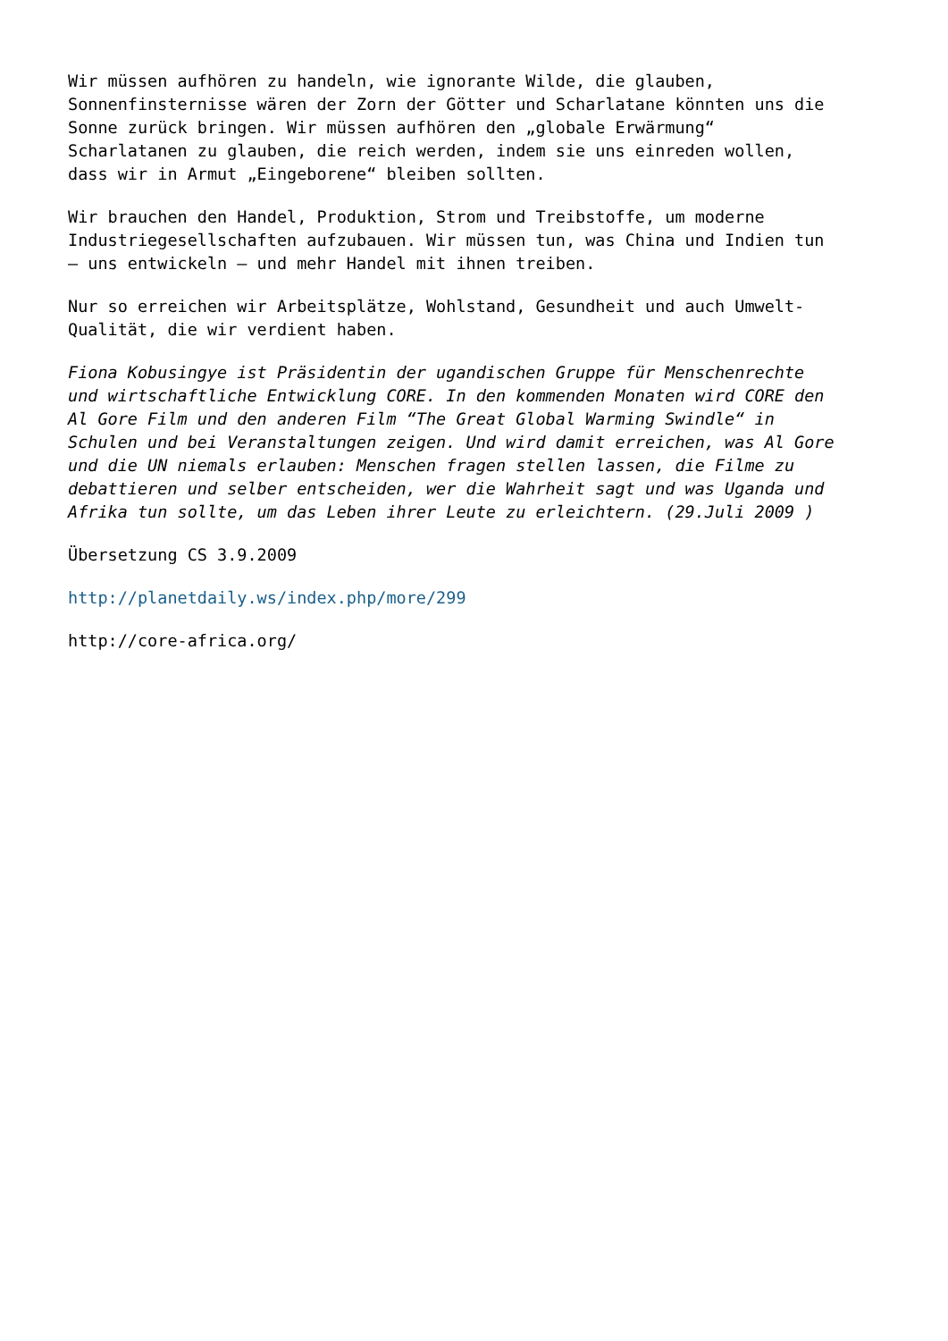Wir müssen aufhören zu handeln, wie ignorante Wilde, die glauben, Sonnenfinsternisse wären der Zorn der Götter und Scharlatane könnten uns die Sonne zurück bringen. Wir müssen aufhören den „globale Erwärmung“ Scharlatanen zu glauben, die reich werden, indem sie uns einreden wollen, dass wir in Armut „Eingeborene“ bleiben sollten.
Wir brauchen den Handel, Produktion, Strom und Treibstoffe, um moderne Industriegesellschaften aufzubauen. Wir müssen tun, was China und Indien tun – uns entwickeln – und mehr Handel mit ihnen treiben.
Nur so erreichen wir Arbeitsplätze, Wohlstand, Gesundheit und auch Umwelt- Qualität, die wir verdient haben.
Fiona Kobusingye ist Präsidentin der ugandischen Gruppe für Menschenrechte und wirtschaftliche Entwicklung CORE. In den kommenden Monaten wird CORE den Al Gore Film und den anderen Film “The Great Global Warming Swindle“ in Schulen und bei Veranstaltungen zeigen. Und wird damit erreichen, was Al Gore und die UN niemals erlauben: Menschen fragen stellen lassen, die Filme zu debattieren und selber entscheiden, wer die Wahrheit sagt und was Uganda und Afrika tun sollte, um das Leben ihrer Leute zu erleichtern. (29.Juli 2009 )
Übersetzung CS 3.9.2009
http://planetdaily.ws/index.php/more/299
http://core-africa.org/